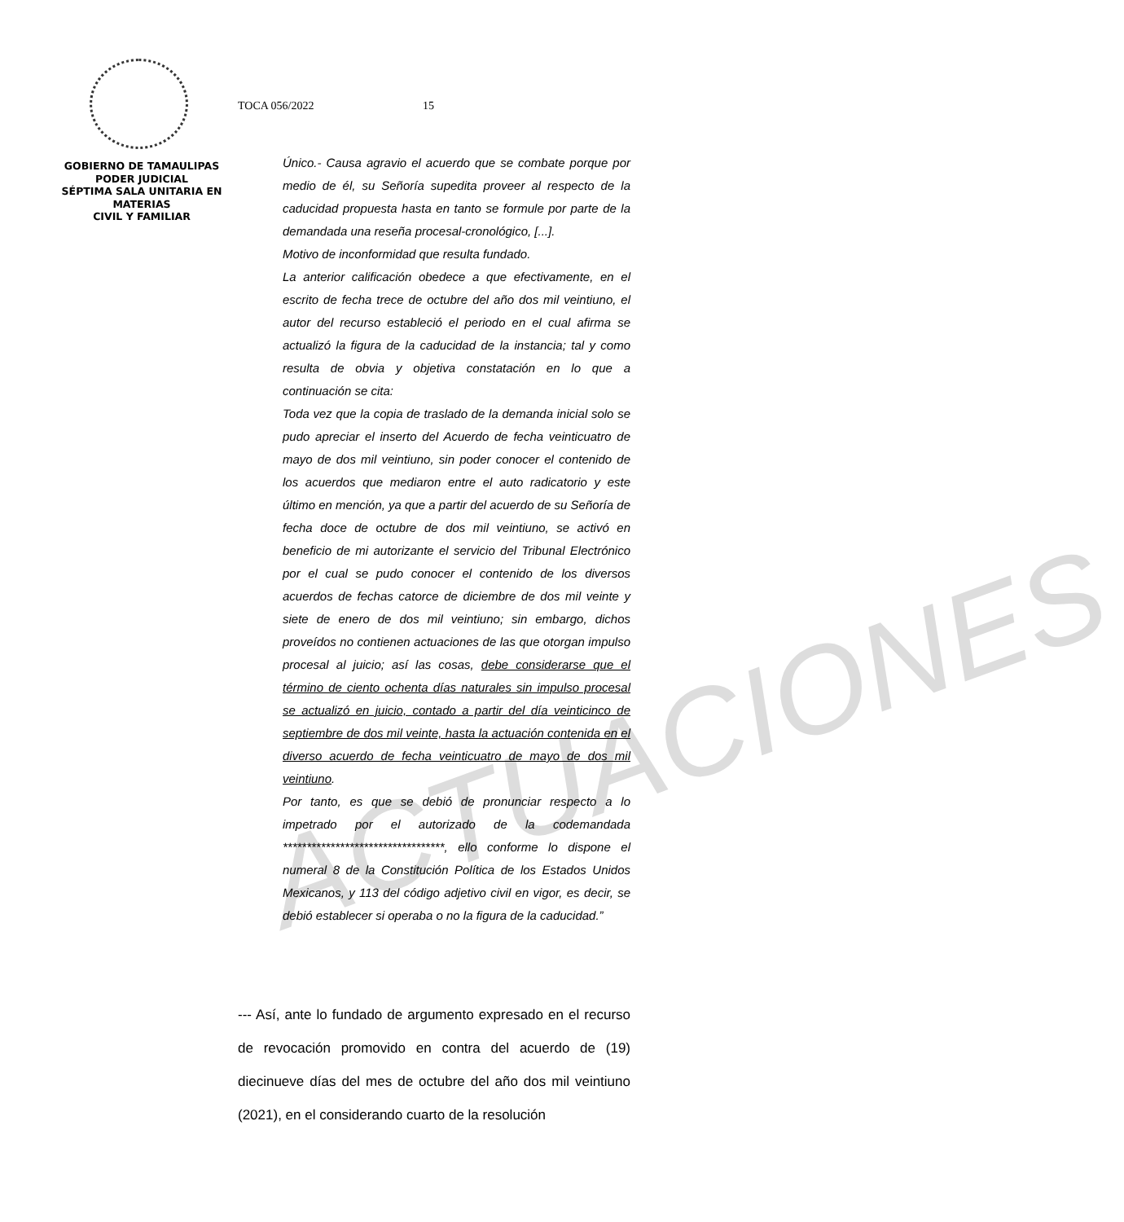ACTUACIONES
TOCA 056/2022 15
GOBIERNO DE TAMAULIPAS
PODER JUDICIAL
SÉPTIMA SALA UNITARIA EN MATERIAS
CIVIL Y FAMILIAR
Único.- Causa agravio el acuerdo que se combate porque por medio de él, su Señoría supedita proveer al respecto de la caducidad propuesta hasta en tanto se formule por parte de la demandada una reseña procesal-cronológico, [...].
Motivo de inconformidad que resulta fundado.
La anterior calificación obedece a que efectivamente, en el escrito de fecha trece de octubre del año dos mil veintiuno, el autor del recurso estableció el periodo en el cual afirma se actualizó la figura de la caducidad de la instancia; tal y como resulta de obvia y objetiva constatación en lo que a continuación se cita:
Toda vez que la copia de traslado de la demanda inicial solo se pudo apreciar el inserto del Acuerdo de fecha veinticuatro de mayo de dos mil veintiuno, sin poder conocer el contenido de los acuerdos que mediaron entre el auto radicatorio y este último en mención, ya que a partir del acuerdo de su Señoría de fecha doce de octubre de dos mil veintiuno, se activó en beneficio de mi autorizante el servicio del Tribunal Electrónico por el cual se pudo conocer el contenido de los diversos acuerdos de fechas catorce de diciembre de dos mil veinte y siete de enero de dos mil veintiuno; sin embargo, dichos proveídos no contienen actuaciones de las que otorgan impulso procesal al juicio; así las cosas, debe considerarse que el término de ciento ochenta días naturales sin impulso procesal se actualizó en juicio, contado a partir del día veinticinco de septiembre de dos mil veinte, hasta la actuación contenida en el diverso acuerdo de fecha veinticuatro de mayo de dos mil veintiuno.
Por tanto, es que se debió de pronunciar respecto a lo impetrado por el autorizado de la codemandada **********************************, ello conforme lo dispone el numeral 8 de la Constitución Política de los Estados Unidos Mexicanos, y 113 del código adjetivo civil en vigor, es decir, se debió establecer si operaba o no la figura de la caducidad.”
--- Así, ante lo fundado de argumento expresado en el recurso de revocación promovido en contra del acuerdo de (19) diecinueve días del mes de octubre del año dos mil veintiuno (2021), en el considerando cuarto de la resolución